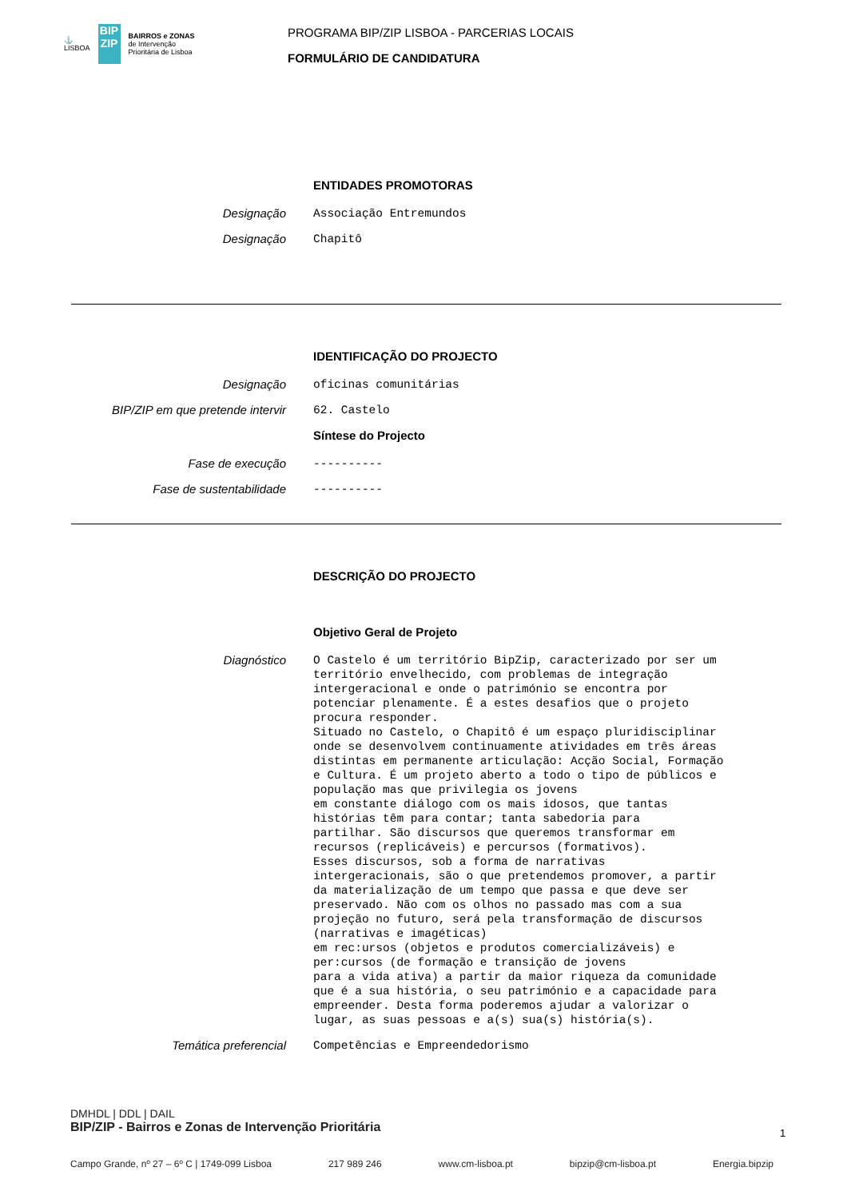⚓
LISBOA
BIP ZIP
BAIRROS e ZONAS
de Intervenção
Prioritária de Lisboa
PROGRAMA BIP/ZIP LISBOA - PARCERIAS LOCAIS
FORMULÁRIO DE CANDIDATURA
ENTIDADES PROMOTORAS
Designação
Associação Entremundos
Designação
Chapitô
IDENTIFICAÇÃO DO PROJECTO
Designação
oficinas comunitárias
BIP/ZIP em que pretende intervir
62. Castelo
Síntese do Projecto
Fase de execução
----------
Fase de sustentabilidade
----------
DESCRIÇÃO DO PROJECTO
Objetivo Geral de Projeto
Diagnóstico
O Castelo é um território BipZip, caracterizado por ser um território envelhecido, com problemas de integração intergeracional e onde o património se encontra por potenciar plenamente. É a estes desafios que o projeto procura responder. Situado no Castelo, o Chapitô é um espaço pluridisciplinar onde se desenvolvem continuamente atividades em três áreas distintas em permanente articulação: Acção Social, Formação e Cultura. É um projeto aberto a todo o tipo de públicos e população mas que privilegia os jovens em constante diálogo com os mais idosos, que tantas histórias têm para contar; tanta sabedoria para partilhar. São discursos que queremos transformar em recursos (replicáveis) e percursos (formativos). Esses discursos, sob a forma de narrativas intergeracionais, são o que pretendemos promover, a partir da materialização de um tempo que passa e que deve ser preservado. Não com os olhos no passado mas com a sua projeção no futuro, será pela transformação de discursos (narrativas e imagéticas) em rec:ursos (objetos e produtos comercializáveis) e per:cursos (de formação e transição de jovens para a vida ativa) a partir da maior riqueza da comunidade que é a sua história, o seu património e a capacidade para empreender. Desta forma poderemos ajudar a valorizar o lugar, as suas pessoas e a(s) sua(s) história(s).
Temática preferencial
Competências e Empreendedorismo
DMHDL | DDL | DAIL
BIP/ZIP - Bairros e Zonas de Intervenção Prioritária
Campo Grande, nº 27 – 6º C | 1749-099 Lisboa 217 989 246 www.cm-lisboa.pt bipzip@cm-lisboa.pt Energia.bipzip
1